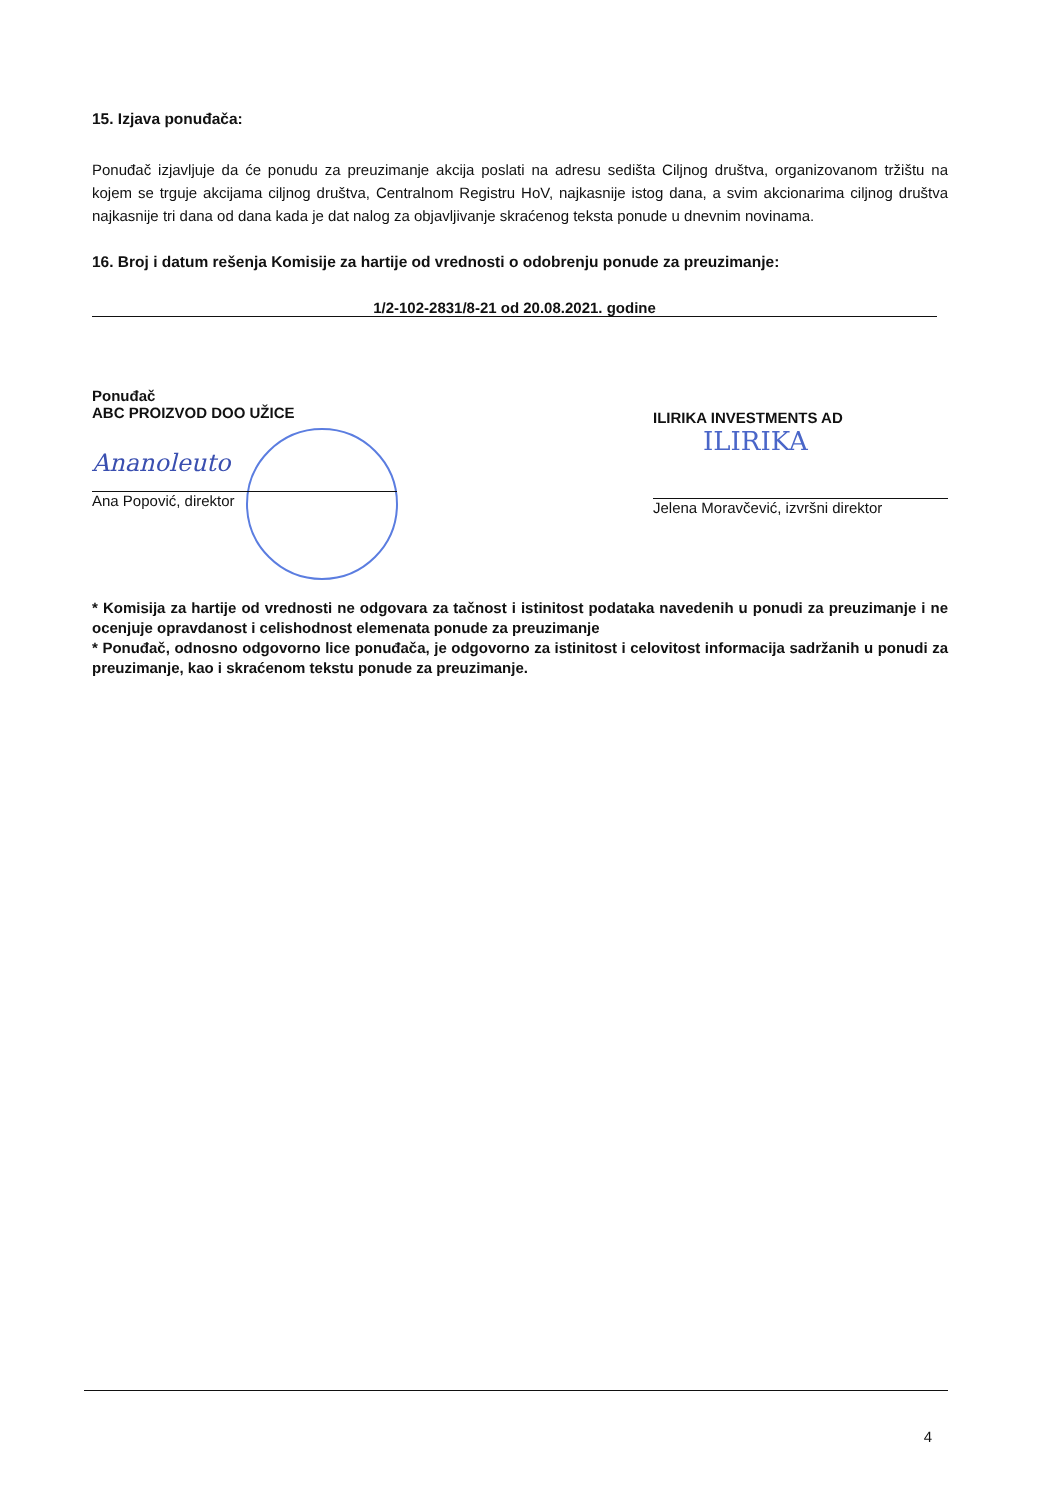15. Izjava ponuđača:
Ponuđač izjavljuje da će ponudu za preuzimanje akcija poslati na adresu sedišta Ciljnog društva, organizovanom tržištu na kojem se trguje akcijama ciljnog društva, Centralnom Registru HoV, najkasnije istog dana, a svim akcionarima ciljnog društva najkasnije tri dana od dana kada je dat nalog za objavljivanje skraćenog teksta ponude u dnevnim novinama.
16. Broj i datum rešenja Komisije za hartije od vrednosti o odobrenju ponude za preuzimanje:
1/2-102-2831/8-21 od 20.08.2021. godine
Ponuđač
ABC PROIZVOD DOO UŽICE
Ananoleuto
Ana Popović, direktor
ILIRIKA INVESTMENTS AD
ILIRIKA
Jelena Moravčević, izvršni direktor
* Komisija za hartije od vrednosti ne odgovara za tačnost i istinitost podataka navedenih u ponudi za preuzimanje i ne ocenjuje opravdanost i celishodnost elemenata ponude za preuzimanje
* Ponuđač, odnosno odgovorno lice ponuđača, je odgovorno za istinitost i celovitost informacija sadržanih u ponudi za preuzimanje, kao i skraćenom tekstu ponude za preuzimanje.
4